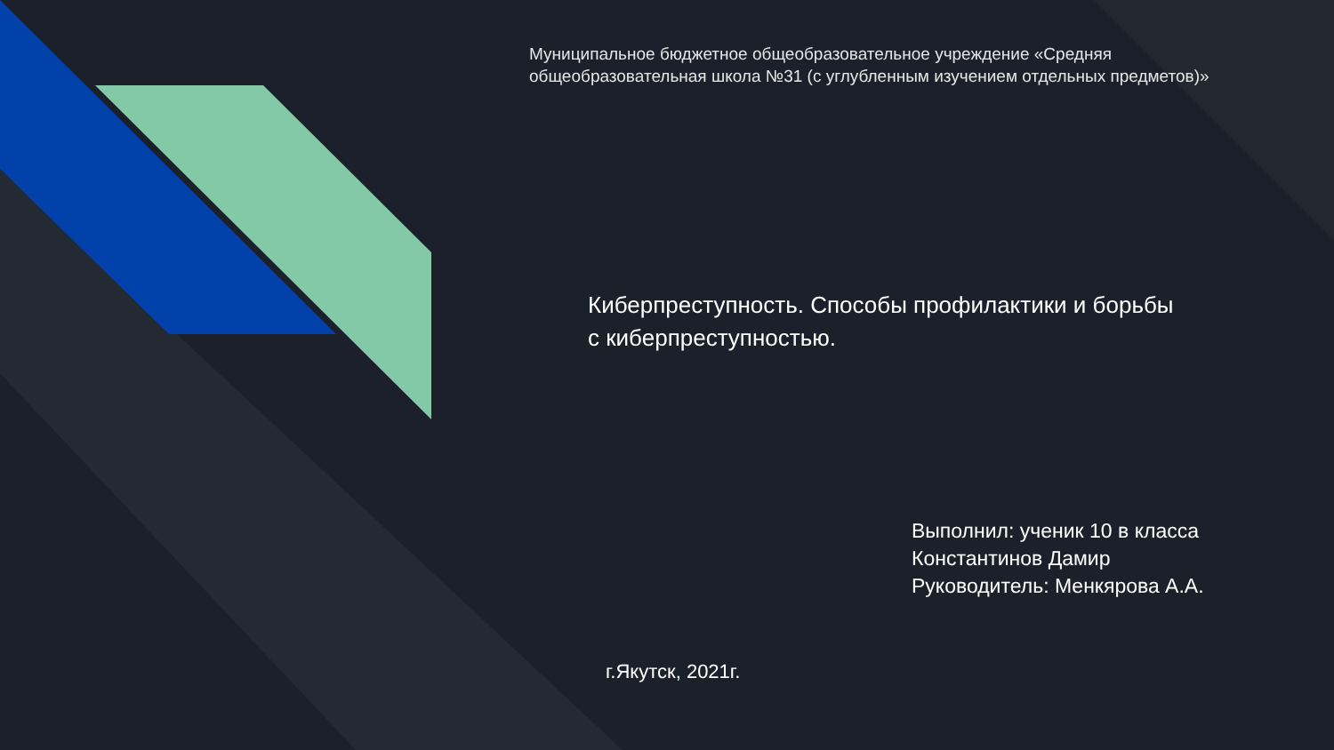Муниципальное бюджетное общеобразовательное учреждение «Средняя общеобразовательная школа №31 (с углубленным изучением отдельных предметов)»
Киберпреступность. Способы профилактики и борьбы с киберпреступностью.
Выполнил: ученик 10 в класса
Константинов Дамир
Руководитель: Менкярова А.А.
г.Якутск, 2021г.